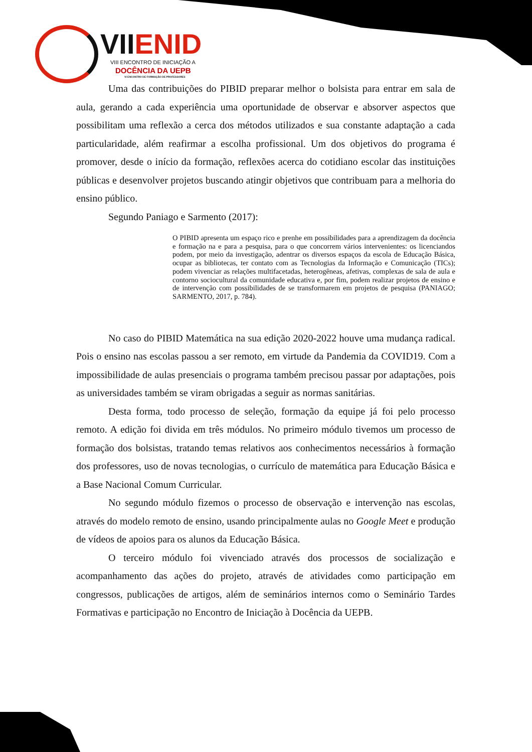VIIENID
VIII ENCONTRO DE INICIAÇÃO A
DOCÊNCIA DA UEPB
VI ENCONTRO DE FORMAÇÃO DE PROFESSORES
Uma das contribuições do PIBID preparar melhor o bolsista para entrar em sala de aula, gerando a cada experiência uma oportunidade de observar e absorver aspectos que possibilitam uma reflexão a cerca dos métodos utilizados e sua constante adaptação a cada particularidade, além reafirmar a escolha profissional. Um dos objetivos do programa é promover, desde o início da formação, reflexões acerca do cotidiano escolar das instituições públicas e desenvolver projetos buscando atingir objetivos que contribuam para a melhoria do ensino público.
Segundo Paniago e Sarmento (2017):
O PIBID apresenta um espaço rico e prenhe em possibilidades para a aprendizagem da docência e formação na e para a pesquisa, para o que concorrem vários intervenientes: os licenciandos podem, por meio da investigação, adentrar os diversos espaços da escola de Educação Básica, ocupar as bibliotecas, ter contato com as Tecnologias da Informação e Comunicação (TICs); podem vivenciar as relações multifacetadas, heterogêneas, afetivas, complexas de sala de aula e contorno sociocultural da comunidade educativa e, por fim, podem realizar projetos de ensino e de intervenção com possibilidades de se transformarem em projetos de pesquisa (PANIAGO; SARMENTO, 2017, p. 784).
No caso do PIBID Matemática na sua edição 2020-2022 houve uma mudança radical. Pois o ensino nas escolas passou a ser remoto, em virtude da Pandemia da COVID19. Com a impossibilidade de aulas presenciais o programa também precisou passar por adaptações, pois as universidades também se viram obrigadas a seguir as normas sanitárias.
Desta forma, todo processo de seleção, formação da equipe já foi pelo processo remoto. A edição foi divida em três módulos. No primeiro módulo tivemos um processo de formação dos bolsistas, tratando temas relativos aos conhecimentos necessários à formação dos professores, uso de novas tecnologias, o currículo de matemática para Educação Básica e a Base Nacional Comum Curricular.
No segundo módulo fizemos o processo de observação e intervenção nas escolas, através do modelo remoto de ensino, usando principalmente aulas no Google Meet e produção de vídeos de apoios para os alunos da Educação Básica.
O terceiro módulo foi vivenciado através dos processos de socialização e acompanhamento das ações do projeto, através de atividades como participação em congressos, publicações de artigos, além de seminários internos como o Seminário Tardes Formativas e participação no Encontro de Iniciação à Docência da UEPB.